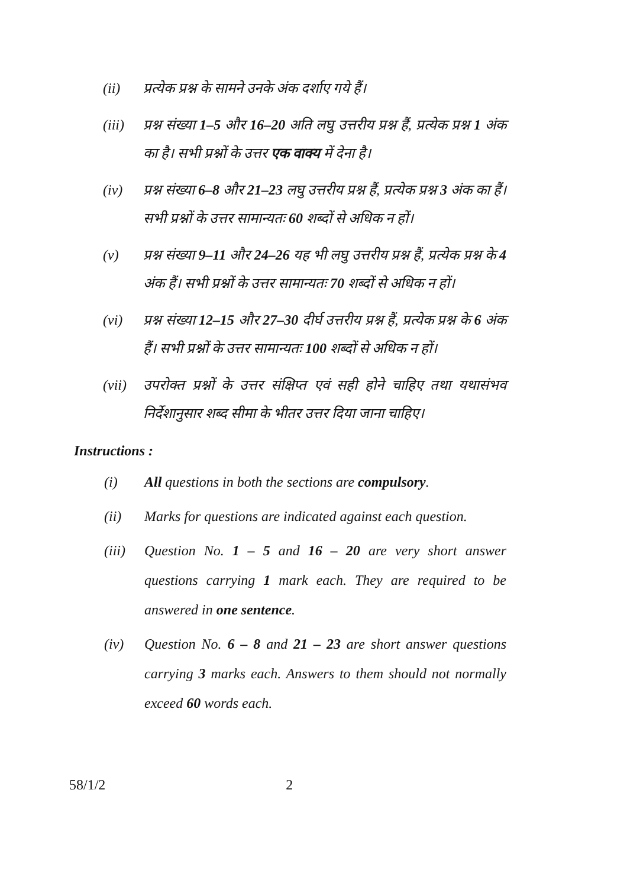(ii) प्रत्येक प्रश्न के सामने उनके अंक दर्शाए गये हैं।
(iii)
प्रश्न संख्या 1–5 और 16–20 अति लघु उत्तरीय प्रश्न हैं, प्रत्येक प्रश्न 1 अंक का है। सभी प्रश्नों के उत्तर एक वाक्य में देना है।
(iv) प्रश्न संख्या 6–8 और 21–23 लघु उत्तरीय प्रश्न हैं, प्रत्येक प्रश्न 3 अंक का हैं। सभी प्रश्नों के उत्तर सामान्यतः 60 शब्दों से अधिक न हों।
(v) प्रश्न संख्या 9–11 और 24–26 यह भी लघु उत्तरीय प्रश्न हैं, प्रत्येक प्रश्न के 4 अंक हैं। सभी प्रश्नों के उत्तर सामान्यतः 70 शब्दों से अधिक न हों।
(vi) प्रश्न संख्या 12–15 और 27–30 दीर्घ उत्तरीय प्रश्न हैं, प्रत्येक प्रश्न के 6 अंक हैं। सभी प्रश्नों के उत्तर सामान्यतः 100 शब्दों से अधिक न हों।
(vii)
उपरोक्त प्रश्नों के उत्तर संक्षिप्त एवं सही होने चाहिए तथा यथासंभव निर्देशानुसार शब्द सीमा के भीतर उत्तर दिया जाना चाहिए।
Instructions :
(i) All questions in both the sections are compulsory.
(ii) Marks for questions are indicated against each question.
(iii)
Question No. 1 – 5 and 16 – 20 are very short answer questions carrying 1 mark each. They are required to be answered in one sentence.
(iv) Question No. 6 – 8 and 21 – 23 are short answer questions carrying 3 marks each. Answers to them should not normally exceed 60 words each.
58/1/2 2